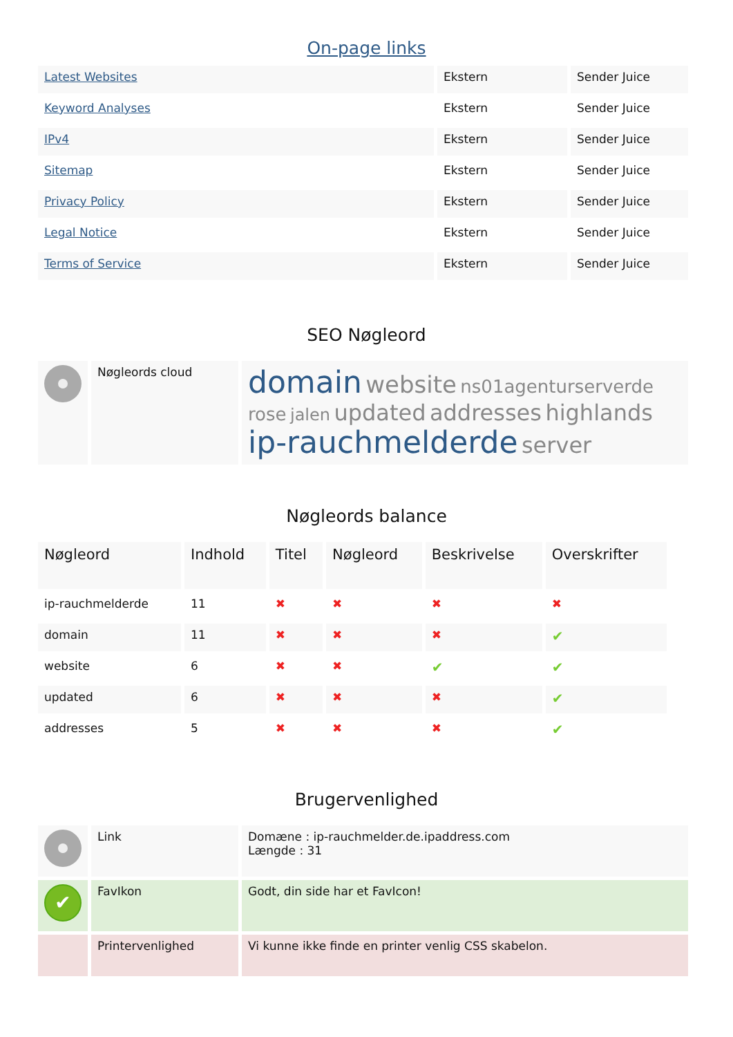On-page links
| Latest Websites | Ekstern | Sender Juice |
| Keyword Analyses | Ekstern | Sender Juice |
| IPv4 | Ekstern | Sender Juice |
| Sitemap | Ekstern | Sender Juice |
| Privacy Policy | Ekstern | Sender Juice |
| Legal Notice | Ekstern | Sender Juice |
| Terms of Service | Ekstern | Sender Juice |
SEO Nøgleord
| | Nøgleords cloud | domain website ns01agenturserverde rose jalen updated addresses highlands ip-rauchmelderde server |
Nøgleords balance
| Nøgleord | Indhold | Titel | Nøgleord | Beskrivelse | Overskrifter |
| --- | --- | --- | --- | --- | --- |
| ip-rauchmelderde | 11 | ✖ | ✖ | ✖ | ✖ |
| domain | 11 | ✖ | ✖ | ✖ | ✔ |
| website | 6 | ✖ | ✖ | ✔ | ✔ |
| updated | 6 | ✖ | ✖ | ✖ | ✔ |
| addresses | 5 | ✖ | ✖ | ✖ | ✔ |
Brugervenlighed
| | Link | Domæne : ip-rauchmelder.de.ipaddress.com Længde : 31 |
| ✔ | FavIkon | Godt, din side har et FavIcon! |
| | Printervenlighed | Vi kunne ikke finde en printer venlig CSS skabelon. |